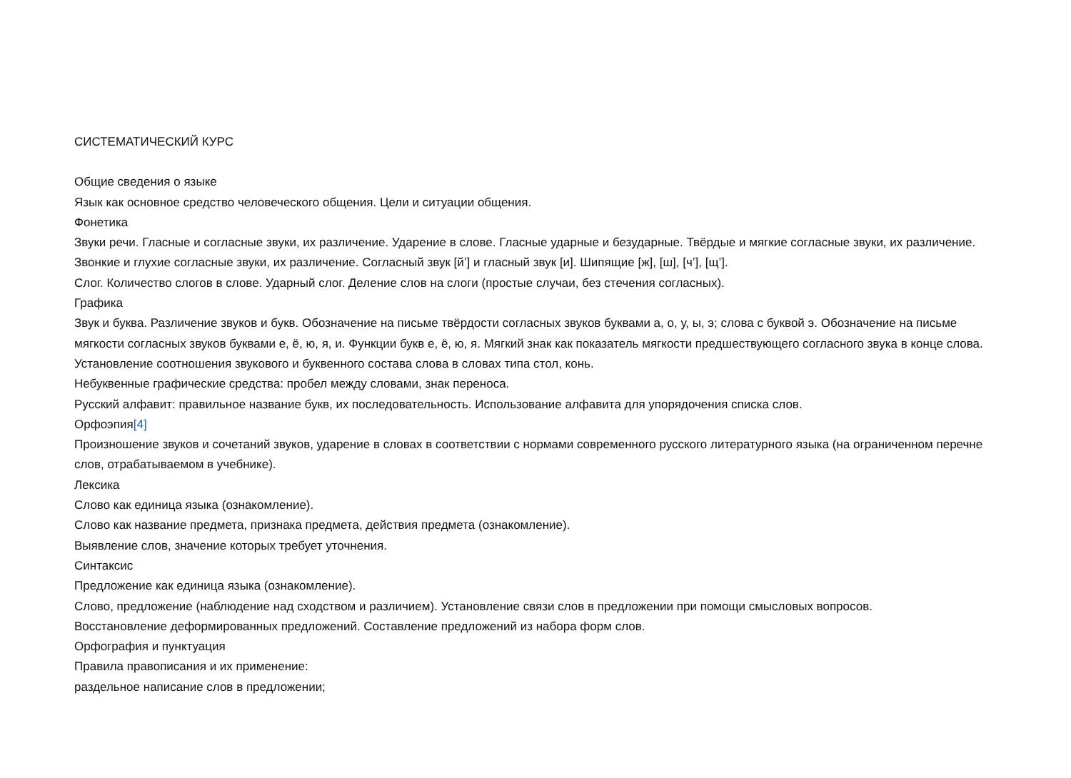СИСТЕМАТИЧЕСКИЙ КУРС
Общие сведения о языке
Язык как основное средство человеческого общения. Цели и ситуации общения.
Фонетика
Звуки речи. Гласные и согласные звуки, их различение. Ударение в слове. Гласные ударные и безударные. Твёрдые и мягкие согласные звуки, их различение. Звонкие и глухие согласные звуки, их различение. Согласный звук [й’] и гласный звук [и]. Шипящие [ж], [ш], [ч’], [щ’].
Слог. Количество слогов в слове. Ударный слог. Деление слов на слоги (простые случаи, без стечения согласных).
Графика
Звук и буква. Различение звуков и букв. Обозначение на письме твёрдости согласных звуков буквами а, о, у, ы, э; слова с буквой э. Обозначение на письме мягкости согласных звуков буквами е, ё, ю, я, и. Функции букв е, ё, ю, я. Мягкий знак как показатель мягкости предшествующего согласного звука в конце слова.
Установление соотношения звукового и буквенного состава слова в словах типа стол, конь.
Небуквенные графические средства: пробел между словами, знак переноса.
Русский алфавит: правильное название букв, их последовательность. Использование алфавита для упорядочения списка слов.
Орфоэпия[4]
Произношение звуков и сочетаний звуков, ударение в словах в соответствии с нормами современного русского литературного языка (на ограниченном перечне слов, отрабатываемом в учебнике).
Лексика
Слово как единица языка (ознакомление).
Слово как название предмета, признака предмета, действия предмета (ознакомление).
Выявление слов, значение которых требует уточнения.
Синтаксис
Предложение как единица языка (ознакомление).
Слово, предложение (наблюдение над сходством и различием). Установление связи слов в предложении при помощи смысловых вопросов.
Восстановление деформированных предложений. Составление предложений из набора форм слов.
Орфография и пунктуация
Правила правописания и их применение:
раздельное написание слов в предложении;